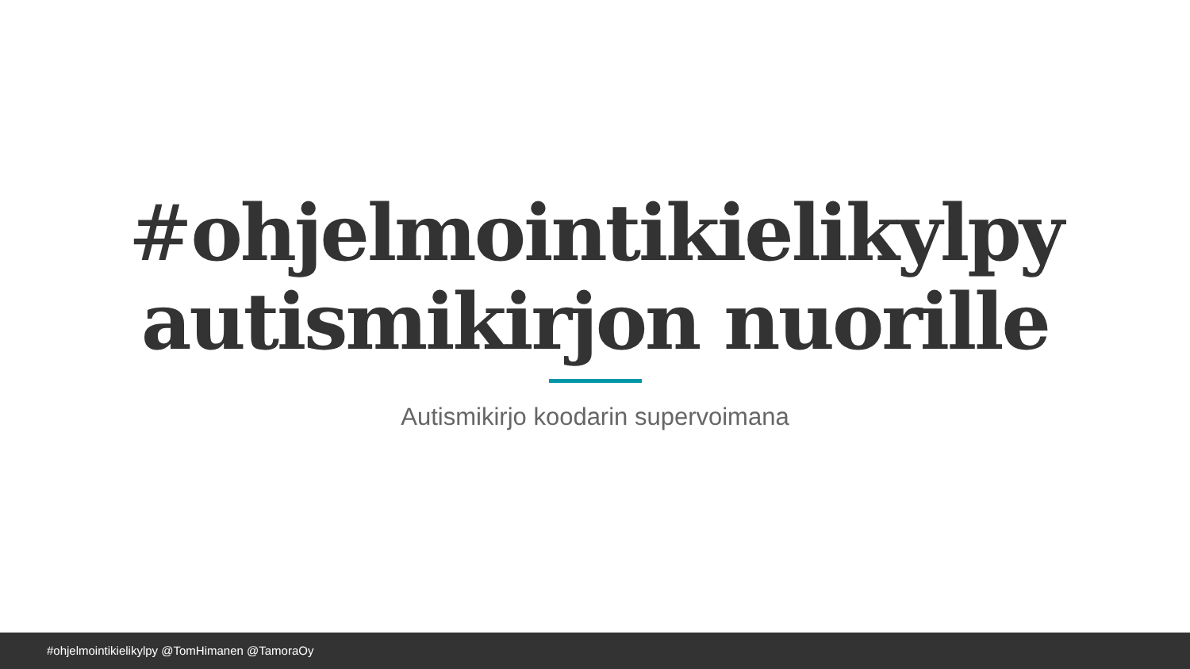#ohjelmointikielikylpy
autismikirjon nuorille
Autismikirjo koodarin supervoimana
#ohjelmointikielikylpy @TomHimanen @TamoraOy